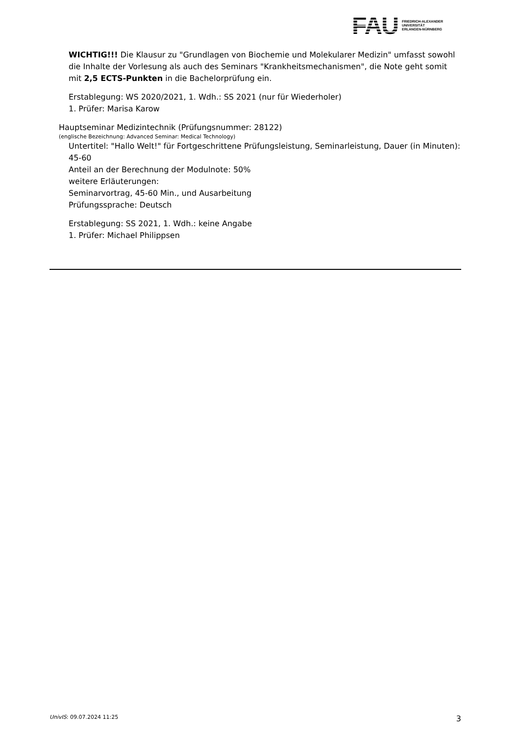FAU
FRIEDRICH-ALEXANDER
UNIVERSITÄT
ERLANGEN-NÜRNBERG
WICHTIG!!! Die Klausur zu "Grundlagen von Biochemie und Molekularer Medizin" umfasst sowohl die Inhalte der Vorlesung als auch des Seminars "Krankheitsmechanismen", die Note geht somit mit 2,5 ECTS-Punkten in die Bachelorprüfung ein.
Erstablegung: WS 2020/2021, 1. Wdh.: SS 2021 (nur für Wiederholer)
1. Prüfer: Marisa Karow
Hauptseminar Medizintechnik (Prüfungsnummer: 28122)
(englische Bezeichnung: Advanced Seminar: Medical Technology)
Untertitel: "Hallo Welt!" für Fortgeschrittene Prüfungsleistung, Seminarleistung, Dauer (in Minuten): 45-60
Anteil an der Berechnung der Modulnote: 50%
weitere Erläuterungen:
Seminarvortrag, 45-60 Min., und Ausarbeitung
Prüfungssprache: Deutsch
Erstablegung: SS 2021, 1. Wdh.: keine Angabe
1. Prüfer: Michael Philippsen
UnivIS: 09.07.2024 11:25 3